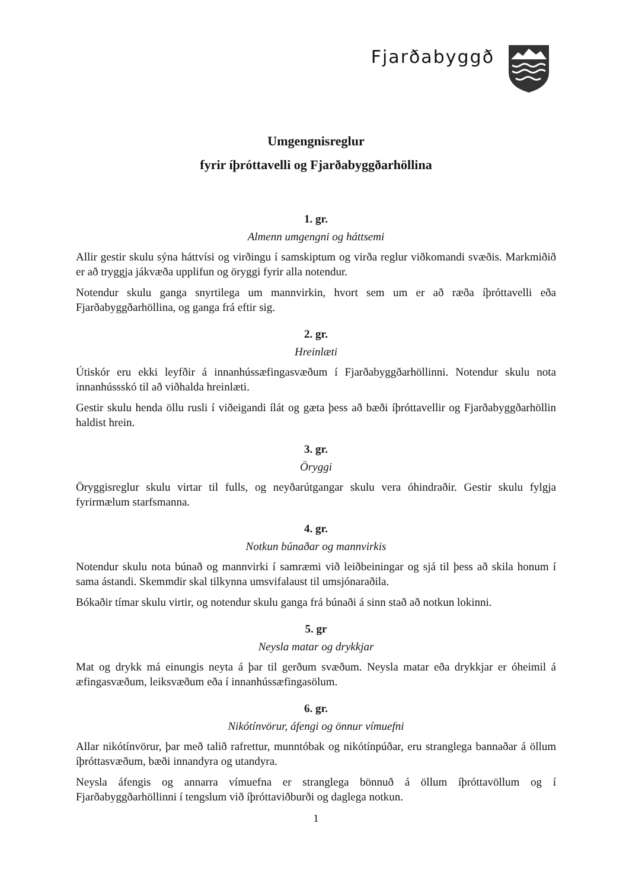Fjarðabyggð
Umgengnisreglur
fyrir íþróttavelli og Fjarðabyggðarhöllina
1. gr.
Almenn umgengni og háttsemi
Allir gestir skulu sýna háttvísi og virðingu í samskiptum og virða reglur viðkomandi svæðis. Markmiðið er að tryggja jákvæða upplifun og öryggi fyrir alla notendur.
Notendur skulu ganga snyrtilega um mannvirkin, hvort sem um er að ræða íþróttavelli eða Fjarðabyggðarhöllina, og ganga frá eftir sig.
2. gr.
Hreinlæti
Útiskór eru ekki leyfðir á innanhússæfingasvæðum í Fjarðabyggðarhöllinni. Notendur skulu nota innanhússskó til að viðhalda hreinlæti.
Gestir skulu henda öllu rusli í viðeigandi ílát og gæta þess að bæði íþróttavellir og Fjarðabyggðarhöllin haldist hrein.
3. gr.
Öryggi
Öryggisreglur skulu virtar til fulls, og neyðarútgangar skulu vera óhindraðir. Gestir skulu fylgja fyrirmælum starfsmanna.
4. gr.
Notkun búnaðar og mannvirkis
Notendur skulu nota búnað og mannvirki í samræmi við leiðbeiningar og sjá til þess að skila honum í sama ástandi. Skemmdir skal tilkynna umsvifalaust til umsjónaraðila.
Bókaðir tímar skulu virtir, og notendur skulu ganga frá búnaði á sinn stað að notkun lokinni.
5. gr
Neysla matar og drykkjar
Mat og drykk má einungis neyta á þar til gerðum svæðum. Neysla matar eða drykkjar er óheimil á æfingasvæðum, leiksvæðum eða í innanhússæfingasölum.
6. gr.
Nikótínvörur, áfengi og önnur vímuefni
Allar nikótínvörur, þar með talið rafrettur, munntóbak og nikótínpúðar, eru stranglega bannaðar á öllum íþróttasvæðum, bæði innandyra og utandyra.
Neysla áfengis og annarra vímuefna er stranglega bönnuð á öllum íþróttavöllum og í Fjarðabyggðarhöllinni í tengslum við íþróttaviðburði og daglega notkun.
1